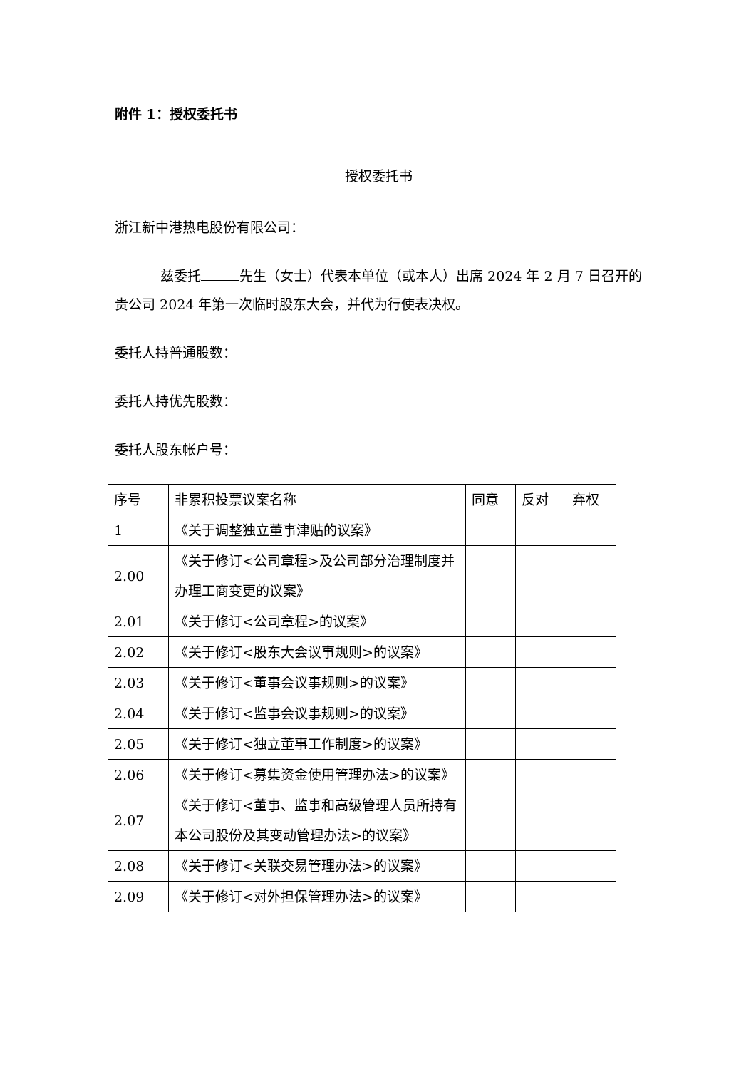附件 1：授权委托书
授权委托书
浙江新中港热电股份有限公司：
兹委托 先生（女士）代表本单位（或本人）出席 2024 年 2 月 7 日召开的贵公司 2024 年第一次临时股东大会，并代为行使表决权。
委托人持普通股数：
委托人持优先股数：
委托人股东帐户号：
| 序号 | 非累积投票议案名称 | 同意 | 反对 | 弃权 |
| --- | --- | --- | --- | --- |
| 1 | 《关于调整独立董事津贴的议案》 | | | |
| 2.00 | 《关于修订<公司章程>及公司部分治理制度并办理工商变更的议案》 | | | |
| 2.01 | 《关于修订<公司章程>的议案》 | | | |
| 2.02 | 《关于修订<股东大会议事规则>的议案》 | | | |
| 2.03 | 《关于修订<董事会议事规则>的议案》 | | | |
| 2.04 | 《关于修订<监事会议事规则>的议案》 | | | |
| 2.05 | 《关于修订<独立董事工作制度>的议案》 | | | |
| 2.06 | 《关于修订<募集资金使用管理办法>的议案》 | | | |
| 2.07 | 《关于修订<董事、监事和高级管理人员所持有本公司股份及其变动管理办法>的议案》 | | | |
| 2.08 | 《关于修订<关联交易管理办法>的议案》 | | | |
| 2.09 | 《关于修订<对外担保管理办法>的议案》 | | | |